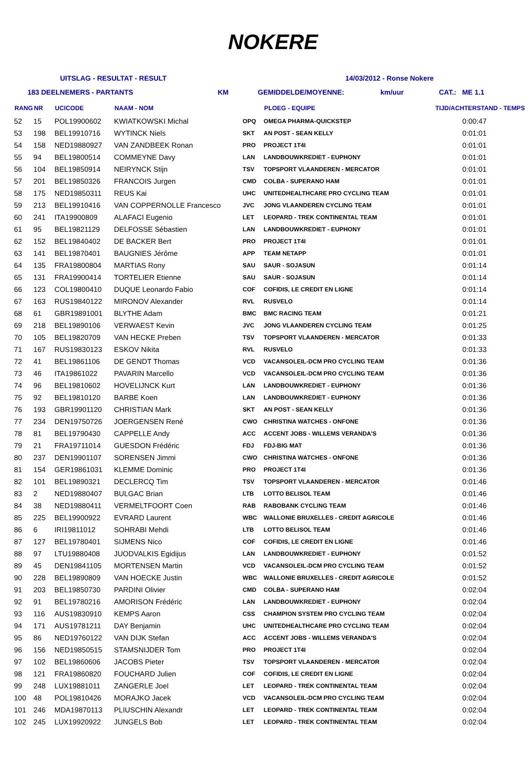NOKERE
UITSLAG - RESULTAT - RESULT 14/03/2012 - Ronse Nokere
183 DEELNEMERS - PARTANTS KM GEMIDDELDE/MOYENNE: km/uur CAT.: ME 1.1
| RANG | NR | UCICODE | NAAM - NOM | | PLOEG - EQUIPE | TIJD/ACHTERSTAND - TEMPS |
| --- | --- | --- | --- | --- | --- | --- |
| 52 | 15 | POL19900602 | KWIATKOWSKI Michal | OPQ | OMEGA PHARMA-QUICKSTEP | 0:00:47 |
| 53 | 198 | BEL19910716 | WYTINCK Niels | SKT | AN POST - SEAN KELLY | 0:01:01 |
| 54 | 158 | NED19880927 | VAN ZANDBEEK Ronan | PRO | PROJECT 1T4I | 0:01:01 |
| 55 | 94 | BEL19800514 | COMMEYNE Davy | LAN | LANDBOUWKREDIET - EUPHONY | 0:01:01 |
| 56 | 104 | BEL19850914 | NEIRYNCK Stijn | TSV | TOPSPORT VLAANDEREN - MERCATOR | 0:01:01 |
| 57 | 201 | BEL19850326 | FRANCOIS Jurgen | CMD | COLBA - SUPERANO HAM | 0:01:01 |
| 58 | 175 | NED19850311 | REUS Kai | UHC | UNITEDHEALTHCARE PRO CYCLING TEAM | 0:01:01 |
| 59 | 213 | BEL19910416 | VAN COPPERNOLLE Francesco | JVC | JONG VLAANDEREN CYCLING TEAM | 0:01:01 |
| 60 | 241 | ITA19900809 | ALAFACI Eugenio | LET | LEOPARD - TREK CONTINENTAL TEAM | 0:01:01 |
| 61 | 95 | BEL19821129 | DELFOSSE Sébastien | LAN | LANDBOUWKREDIET - EUPHONY | 0:01:01 |
| 62 | 152 | BEL19840402 | DE BACKER Bert | PRO | PROJECT 1T4I | 0:01:01 |
| 63 | 141 | BEL19870401 | BAUGNIES Jérôme | APP | TEAM NETAPP | 0:01:01 |
| 64 | 135 | FRA19800804 | MARTIAS Rony | SAU | SAUR - SOJASUN | 0:01:14 |
| 65 | 131 | FRA19900414 | TORTELIER Etienne | SAU | SAUR - SOJASUN | 0:01:14 |
| 66 | 123 | COL19800410 | DUQUE Leonardo Fabio | COF | COFIDIS, LE CREDIT EN LIGNE | 0:01:14 |
| 67 | 163 | RUS19840122 | MIRONOV Alexander | RVL | RUSVELO | 0:01:14 |
| 68 | 61 | GBR19891001 | BLYTHE Adam | BMC | BMC RACING TEAM | 0:01:21 |
| 69 | 218 | BEL19890106 | VERWAEST Kevin | JVC | JONG VLAANDEREN CYCLING TEAM | 0:01:25 |
| 70 | 105 | BEL19820709 | VAN HECKE Preben | TSV | TOPSPORT VLAANDEREN - MERCATOR | 0:01:33 |
| 71 | 167 | RUS19830123 | ESKOV Nikita | RVL | RUSVELO | 0:01:33 |
| 72 | 41 | BEL19861106 | DE GENDT Thomas | VCD | VACANSOLEIL-DCM PRO CYCLING TEAM | 0:01:36 |
| 73 | 46 | ITA19861022 | PAVARIN Marcello | VCD | VACANSOLEIL-DCM PRO CYCLING TEAM | 0:01:36 |
| 74 | 96 | BEL19810602 | HOVELIJNCK Kurt | LAN | LANDBOUWKREDIET - EUPHONY | 0:01:36 |
| 75 | 92 | BEL19810120 | BARBE Koen | LAN | LANDBOUWKREDIET - EUPHONY | 0:01:36 |
| 76 | 193 | GBR19901120 | CHRISTIAN Mark | SKT | AN POST - SEAN KELLY | 0:01:36 |
| 77 | 234 | DEN19750726 | JOERGENSEN René | CWO | CHRISTINA WATCHES - ONFONE | 0:01:36 |
| 78 | 81 | BEL19790430 | CAPPELLE Andy | ACC | ACCENT JOBS - WILLEMS VERANDA'S | 0:01:36 |
| 79 | 21 | FRA19711014 | GUESDON Frédéric | FDJ | FDJ-BIG MAT | 0:01:36 |
| 80 | 237 | DEN19901107 | SORENSEN Jimmi | CWO | CHRISTINA WATCHES - ONFONE | 0:01:36 |
| 81 | 154 | GER19861031 | KLEMME Dominic | PRO | PROJECT 1T4I | 0:01:36 |
| 82 | 101 | BEL19890321 | DECLERCQ Tim | TSV | TOPSPORT VLAANDEREN - MERCATOR | 0:01:46 |
| 83 | 2 | NED19880407 | BULGAC Brian | LTB | LOTTO BELISOL TEAM | 0:01:46 |
| 84 | 38 | NED19880411 | VERMELTFOORT Coen | RAB | RABOBANK CYCLING TEAM | 0:01:46 |
| 85 | 225 | BEL19900922 | EVRARD Laurent | WBC | WALLONIE BRUXELLES - CREDIT AGRICOLE | 0:01:46 |
| 86 | 6 | IRI19811012 | SOHRABI Mehdi | LTB | LOTTO BELISOL TEAM | 0:01:46 |
| 87 | 127 | BEL19780401 | SIJMENS Nico | COF | COFIDIS, LE CREDIT EN LIGNE | 0:01:46 |
| 88 | 97 | LTU19880408 | JUODVALKIS Egidijus | LAN | LANDBOUWKREDIET - EUPHONY | 0:01:52 |
| 89 | 45 | DEN19841105 | MORTENSEN Martin | VCD | VACANSOLEIL-DCM PRO CYCLING TEAM | 0:01:52 |
| 90 | 228 | BEL19890809 | VAN HOECKE Justin | WBC | WALLONIE BRUXELLES - CREDIT AGRICOLE | 0:01:52 |
| 91 | 203 | BEL19850730 | PARDINI Olivier | CMD | COLBA - SUPERANO HAM | 0:02:04 |
| 92 | 91 | BEL19780216 | AMORISON Frédéric | LAN | LANDBOUWKREDIET - EUPHONY | 0:02:04 |
| 93 | 116 | AUS19830910 | KEMPS Aaron | CSS | CHAMPION SYSTEM PRO CYCLING TEAM | 0:02:04 |
| 94 | 171 | AUS19781211 | DAY Benjamin | UHC | UNITEDHEALTHCARE PRO CYCLING TEAM | 0:02:04 |
| 95 | 86 | NED19760122 | VAN DIJK Stefan | ACC | ACCENT JOBS - WILLEMS VERANDA'S | 0:02:04 |
| 96 | 156 | NED19850515 | STAMSNIJDER Tom | PRO | PROJECT 1T4I | 0:02:04 |
| 97 | 102 | BEL19860606 | JACOBS Pieter | TSV | TOPSPORT VLAANDEREN - MERCATOR | 0:02:04 |
| 98 | 121 | FRA19860820 | FOUCHARD Julien | COF | COFIDIS, LE CREDIT EN LIGNE | 0:02:04 |
| 99 | 248 | LUX19881011 | ZANGERLE Joel | LET | LEOPARD - TREK CONTINENTAL TEAM | 0:02:04 |
| 100 | 48 | POL19810426 | MORAJKO Jacek | VCD | VACANSOLEIL-DCM PRO CYCLING TEAM | 0:02:04 |
| 101 | 246 | MDA19870113 | PLIUSCHIN Alexandr | LET | LEOPARD - TREK CONTINENTAL TEAM | 0:02:04 |
| 102 | 245 | LUX19920922 | JUNGELS Bob | LET | LEOPARD - TREK CONTINENTAL TEAM | 0:02:04 |